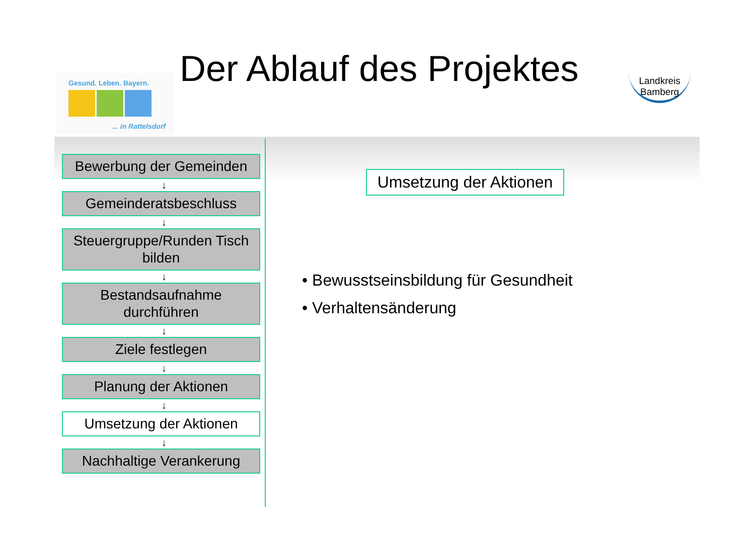Gesund. Leben. Bayern.
... in Rattelsdorf
Der Ablauf des Projektes
Landkreis
Bamberg
Bewerbung der Gemeinden
↓
Gemeinderatsbeschluss
↓
Steuergruppe/Runden Tisch bilden
↓
Bestandsaufnahme durchführen
↓
Ziele festlegen
↓
Planung der Aktionen
↓
Umsetzung der Aktionen
↓
Nachhaltige Verankerung
Umsetzung der Aktionen
• Bewusstseinsbildung für Gesundheit
• Verhaltensänderung